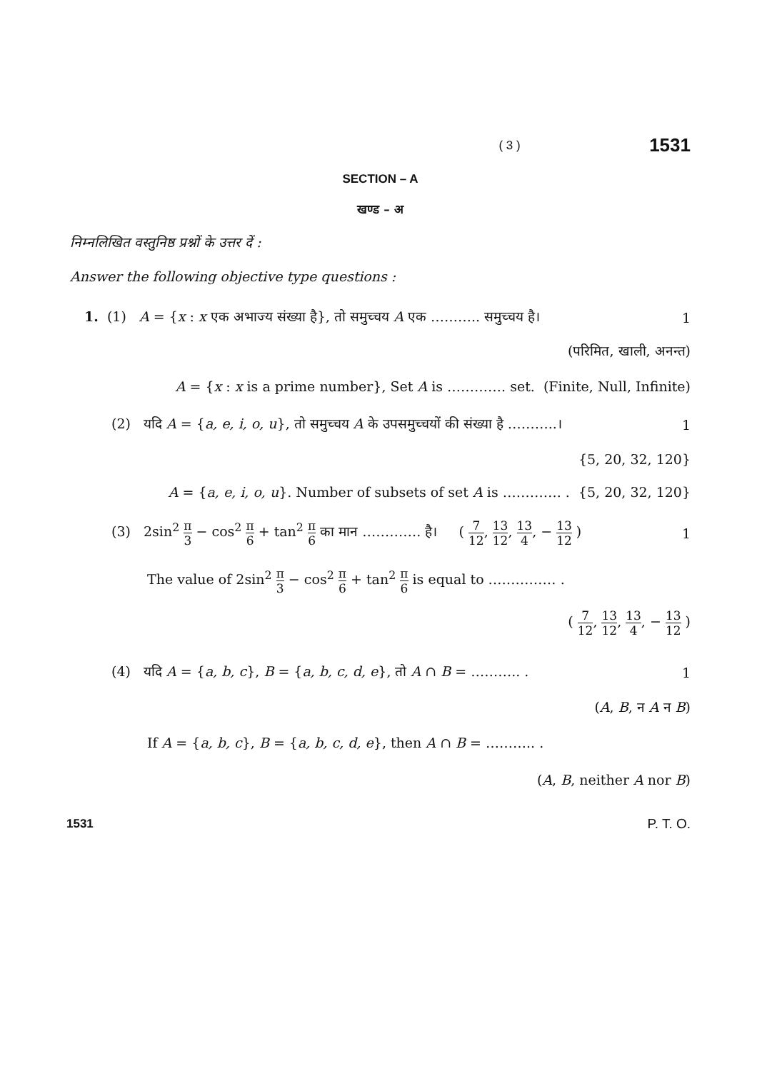( 3 ) 1531
SECTION – A
खण्ड – अ
निम्नलिखित वस्तुनिष्ठ प्रश्नों के उत्तर दें :
Answer the following objective type questions :
1. (1) A = {x : x एक अभाज्य संख्या है}, तो समुच्चय A एक ……….. समुच्चय है। 1
(परिमित, खाली, अनन्त)
A = {x : x is a prime number}, Set A is …………. set. (Finite, Null, Infinite)
(2) यदि A = {a, e, i, o, u}, तो समुच्चय A के उपसमुच्चयों की संख्या है ………..। 1
{5, 20, 32, 120}
A = {a, e, i, o, u}. Number of subsets of set A is …………. . {5, 20, 32, 120}
(3) 2sin<sup>2</sup> π 3 − cos<sup>2</sup> π 6 + tan<sup>2</sup> π 6 का मान …………. है। ( 7 12, 13 12, 13 4, − 13 12 ) 1
The value of 2sin<sup>2</sup> π 3 − cos<sup>2</sup> π 6 + tan<sup>2</sup> π 6 is equal to …………… .
( 7 12, 13 12, 13 4, − 13 12 )
(4) यदि A = {a, b, c}, B = {a, b, c, d, e}, तो A ∩ B = ……….. . 1
(A, B, न A न B)
If A = {a, b, c}, B = {a, b, c, d, e}, then A ∩ B = ……….. .
(A, B, neither A nor B)
1531 P. T. O.